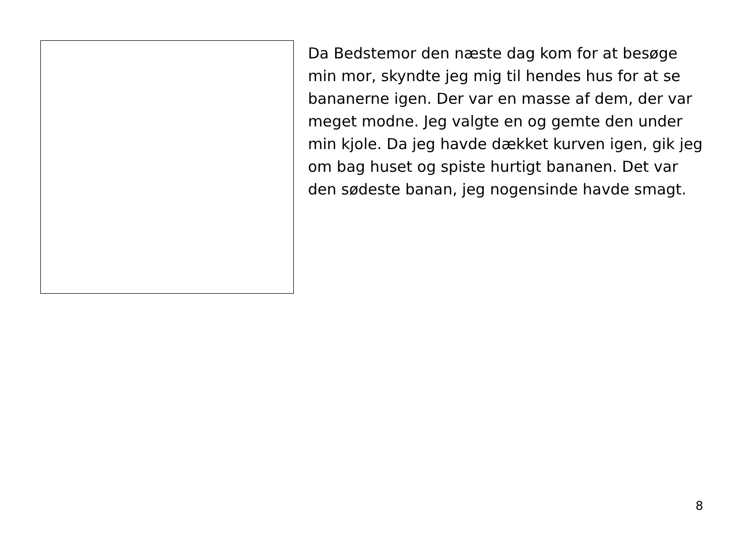Da Bedstemor den næste dag kom for at besøge min mor, skyndte jeg mig til hendes hus for at se bananerne igen. Der var en masse af dem, der var meget modne. Jeg valgte en og gemte den under min kjole. Da jeg havde dækket kurven igen, gik jeg om bag huset og spiste hurtigt bananen. Det var den sødeste banan, jeg nogensinde havde smagt.
8